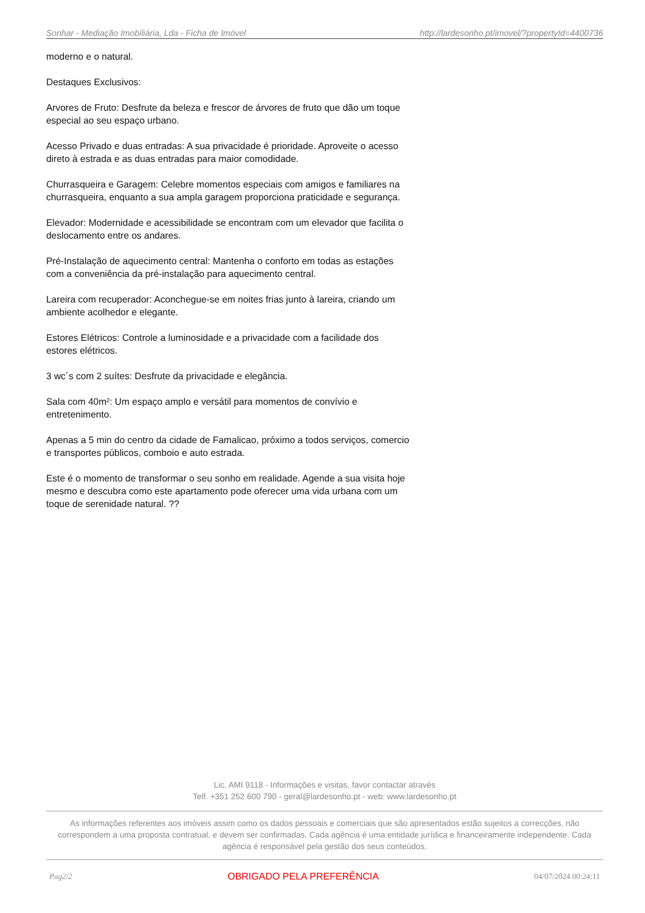Sonhar - Mediação Imobiliária, Lda - Ficha de Imóvel http://lardesonho.pt/imovel/?propertyId=4400736
moderno e o natural.
Destaques Exclusivos:
Arvores de Fruto: Desfrute da beleza e frescor de árvores de fruto que dão um toque especial ao seu espaço urbano.
Acesso Privado e duas entradas: A sua privacidade é prioridade. Aproveite o acesso direto à estrada e as duas entradas para maior comodidade.
Churrasqueira e Garagem: Celebre momentos especiais com amigos e familiares na churrasqueira, enquanto a sua ampla garagem proporciona praticidade e segurança.
Elevador: Modernidade e acessibilidade se encontram com um elevador que facilita o deslocamento entre os andares.
Pré-Instalação de aquecimento central: Mantenha o conforto em todas as estações com a conveniência da pré-instalação para aquecimento central.
Lareira com recuperador: Aconchegue-se em noites frias junto à lareira, criando um ambiente acolhedor e elegante.
Estores Elétricos: Controle a luminosidade e a privacidade com a facilidade dos estores elétricos.
3 wc´s com 2 suítes: Desfrute da privacidade e elegância.
Sala com 40m²: Um espaço amplo e versátil para momentos de convívio e entretenimento.
Apenas a 5 min do centro da cidade de Famalicao, próximo a todos serviços, comercio e transportes públicos, comboio e auto estrada.
Este é o momento de transformar o seu sonho em realidade. Agende a sua visita hoje mesmo e descubra como este apartamento pode oferecer uma vida urbana com um toque de serenidade natural. ??
Lic. AMI 9118 - Informações e visitas, favor contactar através
Telf. +351 252 600 790 - geral@lardesonho.pt - web: www.lardesonho.pt
As informações referentes aos imóveis assim como os dados pessoais e comerciais que são apresentados estão sujeitos a correcções, não correspondem a uma proposta contratual, e devem ser confirmadas. Cada agência é uma entidade jurídica e financeiramente independente. Cada agência é responsável pela gestão dos seus conteúdos.
Pag2/2 OBRIGADO PELA PREFERÊNCIA 04/07/2024 00:24:11